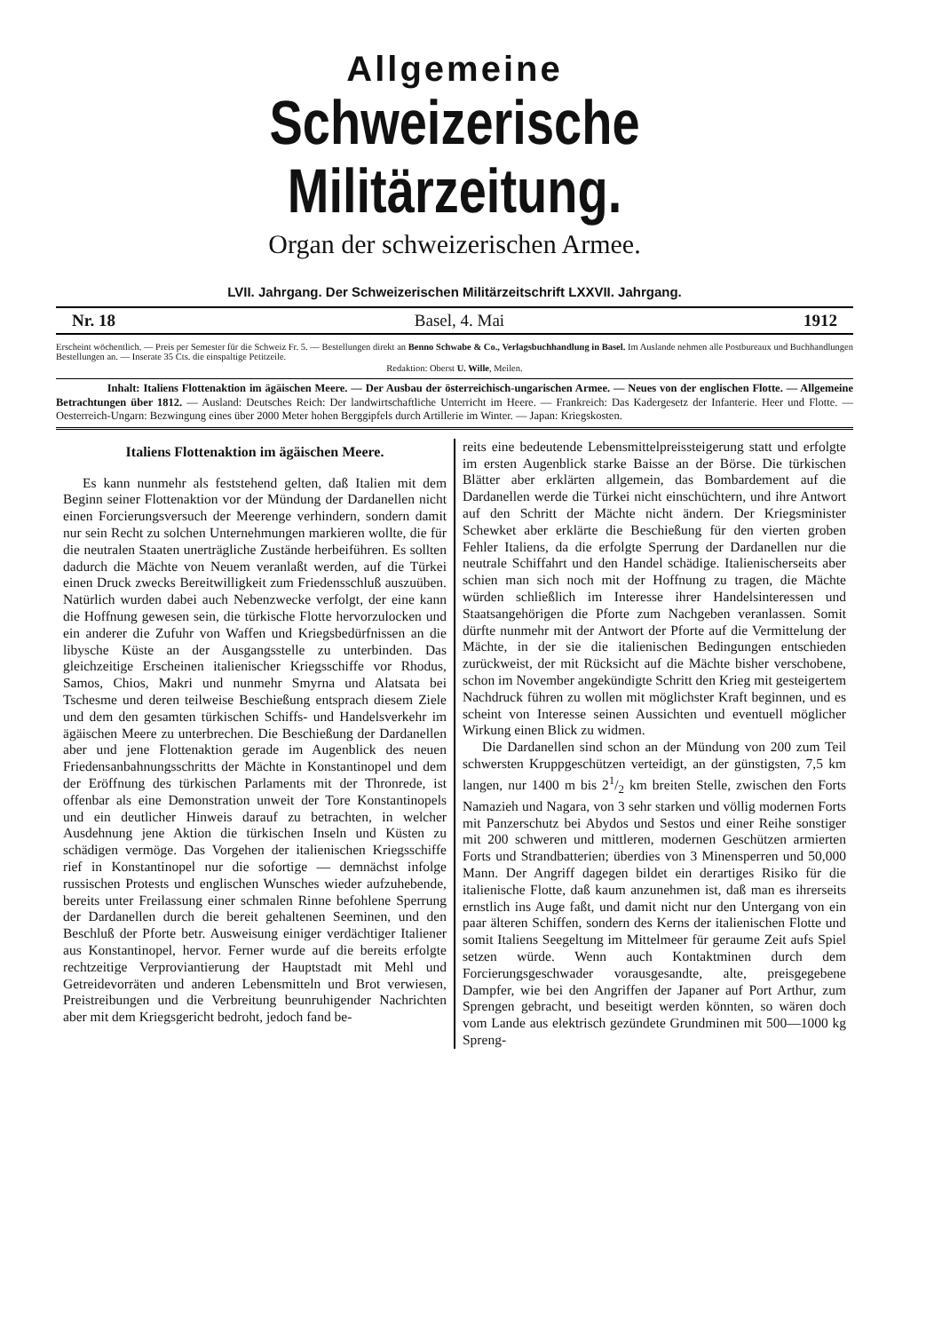Allgemeine
Schweizerische Militärzeitung.
Organ der schweizerischen Armee.
LVII. Jahrgang. Der Schweizerischen Militärzeitschrift LXXVII. Jahrgang.
Nr. 18 Basel, 4. Mai 1912
Erscheint wöchentlich. — Preis per Semester für die Schweiz Fr. 5. — Bestellungen direkt an Benno Schwabe & Co., Verlagsbuchhandlung in Basel. Im Auslande nehmen alle Postbureaux und Buchhandlungen Bestellungen an. — Inserate 35 Cts. die einspaltige Petitzeile.
Redaktion: Oberst U. Wille, Meilen.
Inhalt: Italiens Flottenaktion im ägäischen Meere. — Der Ausbau der österreichisch-ungarischen Armee. — Neues von der englischen Flotte. — Allgemeine Betrachtungen über 1812. — Ausland: Deutsches Reich: Der landwirtschaftliche Unterricht im Heere. — Frankreich: Das Kadergesetz der Infanterie. Heer und Flotte. — Oesterreich-Ungarn: Bezwingung eines über 2000 Meter hohen Berggipfels durch Artillerie im Winter. — Japan: Kriegskosten.
Italiens Flottenaktion im ägäischen Meere.
Es kann nunmehr als feststehend gelten, daß Italien mit dem Beginn seiner Flottenaktion vor der Mündung der Dardanellen nicht einen Forcierungsversuch der Meerenge verhindern, sondern damit nur sein Recht zu solchen Unternehmungen markieren wollte, die für die neutralen Staaten unerträgliche Zustände herbeiführen. Es sollten dadurch die Mächte von Neuem veranlaßt werden, auf die Türkei einen Druck zwecks Bereitwilligkeit zum Friedensschluß auszuüben. Natürlich wurden dabei auch Nebenzwecke verfolgt, der eine kann die Hoffnung gewesen sein, die türkische Flotte hervorzulocken und ein anderer die Zufuhr von Waffen und Kriegsbedürfnissen an die libysche Küste an der Ausgangsstelle zu unterbinden. Das gleichzeitige Erscheinen italienischer Kriegsschiffe vor Rhodus, Samos, Chios, Makri und nunmehr Smyrna und Alatsata bei Tschesme und deren teilweise Beschießung entsprach diesem Ziele und dem den gesamten türkischen Schiffs- und Handelsverkehr im ägäischen Meere zu unterbrechen. Die Beschießung der Dardanellen aber und jene Flottenaktion gerade im Augenblick des neuen Friedensanbahnungsschritts der Mächte in Konstantinopel und dem der Eröffnung des türkischen Parlaments mit der Thronrede, ist offenbar als eine Demonstration unweit der Tore Konstantinopels und ein deutlicher Hinweis darauf zu betrachten, in welcher Ausdehnung jene Aktion die türkischen Inseln und Küsten zu schädigen vermöge. Das Vorgehen der italienischen Kriegsschiffe rief in Konstantinopel nur die sofortige — demnächst infolge russischen Protests und englischen Wunsches wieder aufzuhebende, bereits unter Freilassung einer schmalen Rinne befohlene Sperrung der Dardanellen durch die bereit gehaltenen Seeminen, und den Beschluß der Pforte betr. Ausweisung einiger verdächtiger Italiener aus Konstantinopel, hervor. Ferner wurde auf die bereits erfolgte rechtzeitige Verproviantierung der Hauptstadt mit Mehl und Getreidevorräten und anderen Lebensmitteln und Brot verwiesen, Preistreibungen und die Verbreitung beunruhigender Nachrichten aber mit dem Kriegsgericht bedroht, jedoch fand be-
reits eine bedeutende Lebensmittelpreissteigerung statt und erfolgte im ersten Augenblick starke Baisse an der Börse. Die türkischen Blätter aber erklärten allgemein, das Bombardement auf die Dardanellen werde die Türkei nicht einschüchtern, und ihre Antwort auf den Schritt der Mächte nicht ändern. Der Kriegsminister Schewket aber erklärte die Beschießung für den vierten groben Fehler Italiens, da die erfolgte Sperrung der Dardanellen nur die neutrale Schiffahrt und den Handel schädige. Italienischerseits aber schien man sich noch mit der Hoffnung zu tragen, die Mächte würden schließlich im Interesse ihrer Handelsinteressen und Staatsangehörigen die Pforte zum Nachgeben veranlassen. Somit dürfte nunmehr mit der Antwort der Pforte auf die Vermittelung der Mächte, in der sie die italienischen Bedingungen entschieden zurückweist, der mit Rücksicht auf die Mächte bisher verschobene, schon im November angekündigte Schritt den Krieg mit gesteigertem Nachdruck führen zu wollen mit möglichster Kraft beginnen, und es scheint von Interesse seinen Aussichten und eventuell möglicher Wirkung einen Blick zu widmen.
Die Dardanellen sind schon an der Mündung von 200 zum Teil schwersten Kruppgeschützen verteidigt, an der günstigsten, 7,5 km langen, nur 1400 m bis 21/2 km breiten Stelle, zwischen den Forts Namazieh und Nagara, von 3 sehr starken und völlig modernen Forts mit Panzerschutz bei Abydos und Sestos und einer Reihe sonstiger mit 200 schweren und mittleren, modernen Geschützen armierten Forts und Strandbatterien; überdies von 3 Minensperren und 50,000 Mann. Der Angriff dagegen bildet ein derartiges Risiko für die italienische Flotte, daß kaum anzunehmen ist, daß man es ihrerseits ernstlich ins Auge faßt, und damit nicht nur den Untergang von ein paar älteren Schiffen, sondern des Kerns der italienischen Flotte und somit Italiens Seegeltung im Mittelmeer für geraume Zeit aufs Spiel setzen würde. Wenn auch Kontaktminen durch dem Forcierungsgeschwader vorausgesandte, alte, preisgegebene Dampfer, wie bei den Angriffen der Japaner auf Port Arthur, zum Sprengen gebracht, und beseitigt werden könnten, so wären doch vom Lande aus elektrisch gezündete Grundminen mit 500—1000 kg Spreng-